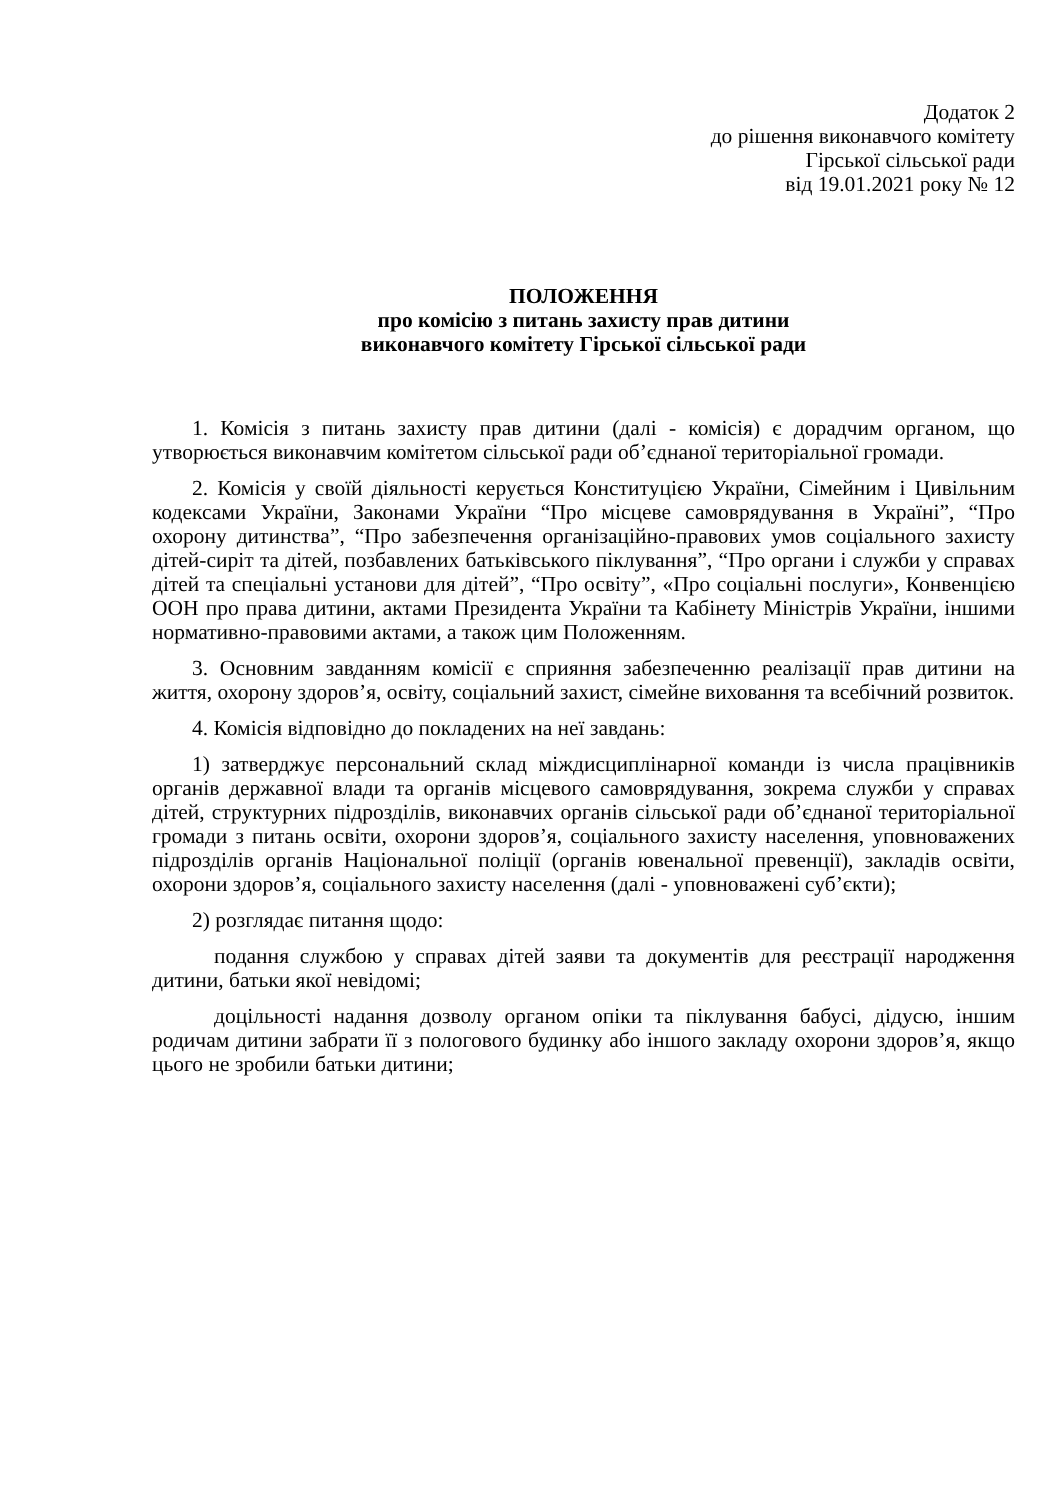Додаток 2
до рішення виконавчого комітету
Гірської сільської ради
від 19.01.2021 року № 12
ПОЛОЖЕННЯ
про комісію з питань захисту прав дитини
виконавчого комітету Гірської сільської ради
1. Комісія з питань захисту прав дитини (далі - комісія) є дорадчим органом, що утворюється виконавчим комітетом сільської ради об’єднаної територіальної громади.
2. Комісія у своїй діяльності керується Конституцією України, Сімейним і Цивільним кодексами України, Законами України “Про місцеве самоврядування в Україні”, “Про охорону дитинства”, “Про забезпечення організаційно-правових умов соціального захисту дітей-сиріт та дітей, позбавлених батьківського піклування”, “Про органи і служби у справах дітей та спеціальні установи для дітей”, “Про освіту”, «Про соціальні послуги», Конвенцією ООН про права дитини, актами Президента України та Кабінету Міністрів України, іншими нормативно-правовими актами, а також цим Положенням.
3. Основним завданням комісії є сприяння забезпеченню реалізації прав дитини на життя, охорону здоров’я, освіту, соціальний захист, сімейне виховання та всебічний розвиток.
4. Комісія відповідно до покладених на неї завдань:
1) затверджує персональний склад міждисциплінарної команди із числа працівників органів державної влади та органів місцевого самоврядування, зокрема служби у справах дітей, структурних підрозділів, виконавчих органів сільської ради об’єднаної територіальної громади з питань освіти, охорони здоров’я, соціального захисту населення, уповноважених підрозділів органів Національної поліції (органів ювенальної превенції), закладів освіти, охорони здоров’я, соціального захисту населення (далі - уповноважені суб’єкти);
2) розглядає питання щодо:
подання службою у справах дітей заяви та документів для реєстрації народження дитини, батьки якої невідомі;
доцільності надання дозволу органом опіки та піклування бабусі, дідусю, іншим родичам дитини забрати її з пологового будинку або іншого закладу охорони здоров’я, якщо цього не зробили батьки дитини;